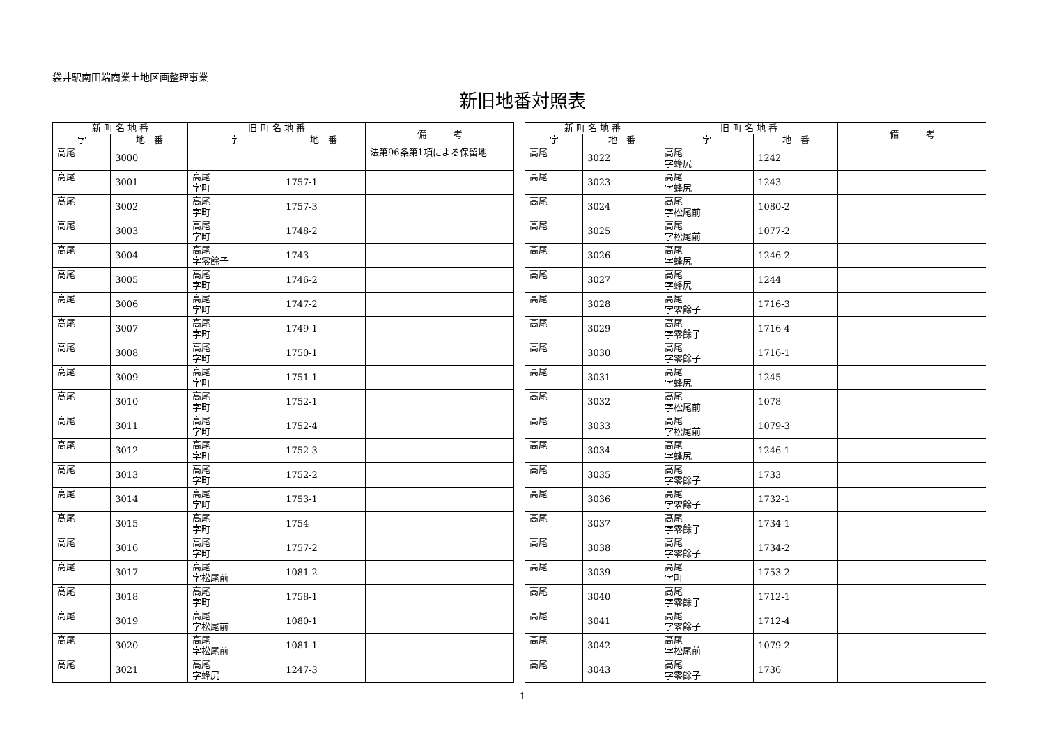袋井駅南田端商業土地区画整理事業
新旧地番対照表
| 新 町 名 地 番 | | 旧 町 名 地 番 | | 備 考 |
| --- | --- | --- | --- | --- |
| 字 | 地 番 | 字 | 地 番 | |
| 高尾 | 3000 | | | 法第96条第1項による保留地 |
| 高尾 | 3001 | 高尾 字町 | 1757-1 | |
| 高尾 | 3002 | 高尾 字町 | 1757-3 | |
| 高尾 | 3003 | 高尾 字町 | 1748-2 | |
| 高尾 | 3004 | 高尾 字零餘子 | 1743 | |
| 高尾 | 3005 | 高尾 字町 | 1746-2 | |
| 高尾 | 3006 | 高尾 字町 | 1747-2 | |
| 高尾 | 3007 | 高尾 字町 | 1749-1 | |
| 高尾 | 3008 | 高尾 字町 | 1750-1 | |
| 高尾 | 3009 | 高尾 字町 | 1751-1 | |
| 高尾 | 3010 | 高尾 字町 | 1752-1 | |
| 高尾 | 3011 | 高尾 字町 | 1752-4 | |
| 高尾 | 3012 | 高尾 字町 | 1752-3 | |
| 高尾 | 3013 | 高尾 字町 | 1752-2 | |
| 高尾 | 3014 | 高尾 字町 | 1753-1 | |
| 高尾 | 3015 | 高尾 字町 | 1754 | |
| 高尾 | 3016 | 高尾 字町 | 1757-2 | |
| 高尾 | 3017 | 高尾 字松尾前 | 1081-2 | |
| 高尾 | 3018 | 高尾 字町 | 1758-1 | |
| 高尾 | 3019 | 高尾 字松尾前 | 1080-1 | |
| 高尾 | 3020 | 高尾 字松尾前 | 1081-1 | |
| 高尾 | 3021 | 高尾 字蜂尻 | 1247-3 | |
| 新 町 名 地 番 | | 旧 町 名 地 番 | | 備 考 |
| --- | --- | --- | --- | --- |
| 字 | 地 番 | 字 | 地 番 | |
| 高尾 | 3022 | 高尾 字蜂尻 | 1242 | |
| 高尾 | 3023 | 高尾 字蜂尻 | 1243 | |
| 高尾 | 3024 | 高尾 字松尾前 | 1080-2 | |
| 高尾 | 3025 | 高尾 字松尾前 | 1077-2 | |
| 高尾 | 3026 | 高尾 字蜂尻 | 1246-2 | |
| 高尾 | 3027 | 高尾 字蜂尻 | 1244 | |
| 高尾 | 3028 | 高尾 字零餘子 | 1716-3 | |
| 高尾 | 3029 | 高尾 字零餘子 | 1716-4 | |
| 高尾 | 3030 | 高尾 字零餘子 | 1716-1 | |
| 高尾 | 3031 | 高尾 字蜂尻 | 1245 | |
| 高尾 | 3032 | 高尾 字松尾前 | 1078 | |
| 高尾 | 3033 | 高尾 字松尾前 | 1079-3 | |
| 高尾 | 3034 | 高尾 字蜂尻 | 1246-1 | |
| 高尾 | 3035 | 高尾 字零餘子 | 1733 | |
| 高尾 | 3036 | 高尾 字零餘子 | 1732-1 | |
| 高尾 | 3037 | 高尾 字零餘子 | 1734-1 | |
| 高尾 | 3038 | 高尾 字零餘子 | 1734-2 | |
| 高尾 | 3039 | 高尾 字町 | 1753-2 | |
| 高尾 | 3040 | 高尾 字零餘子 | 1712-1 | |
| 高尾 | 3041 | 高尾 字零餘子 | 1712-4 | |
| 高尾 | 3042 | 高尾 字松尾前 | 1079-2 | |
| 高尾 | 3043 | 高尾 字零餘子 | 1736 | |
- 1 -